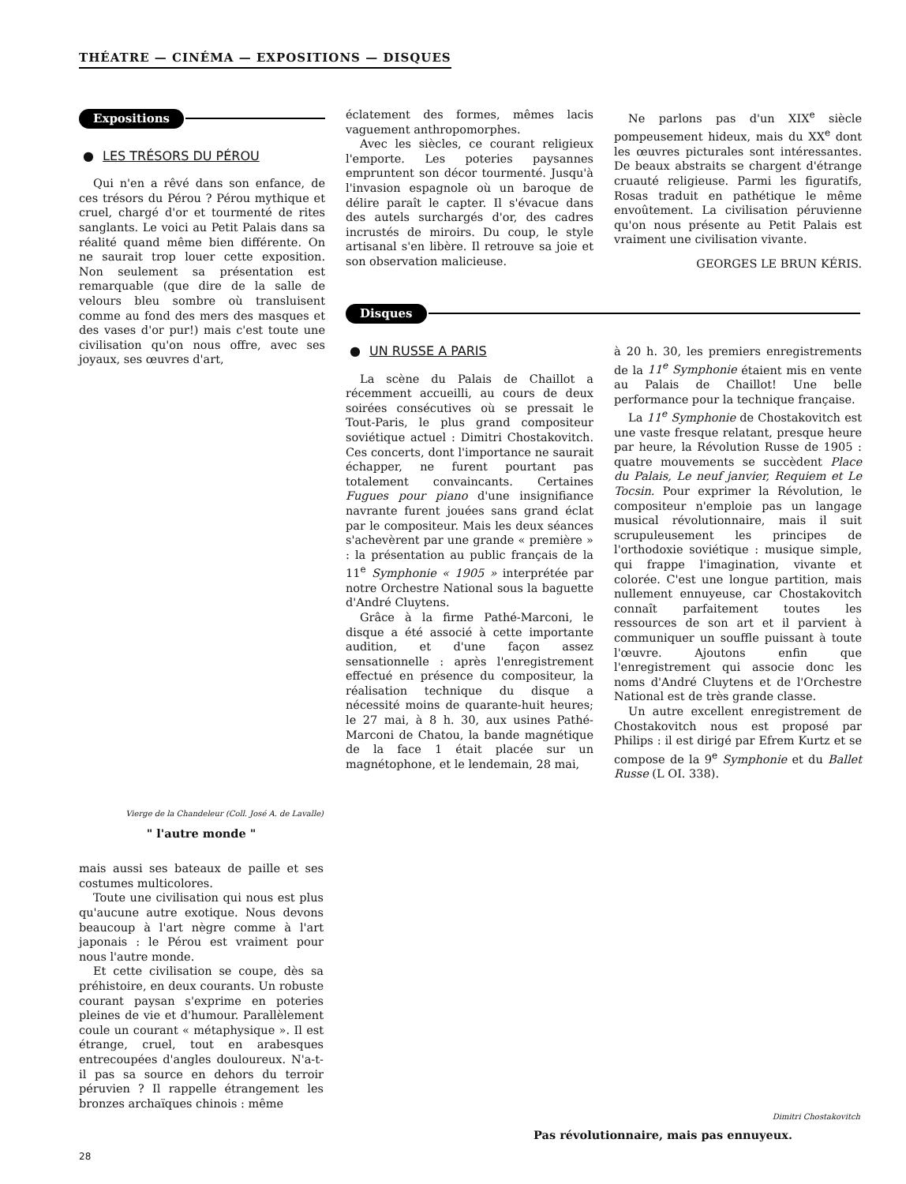THÉATRE — CINÉMA — EXPOSITIONS — DISQUES
Expositions
● LES TRÉSORS DU PÉROU
Qui n'en a rêvé dans son enfance, de ces trésors du Pérou ? Pérou mythique et cruel, chargé d'or et tourmenté de rites sanglants. Le voici au Petit Palais dans sa réalité quand même bien différente. On ne saurait trop louer cette exposition. Non seulement sa présentation est remarquable (que dire de la salle de velours bleu sombre où transluisent comme au fond des mers des masques et des vases d'or pur!) mais c'est toute une civilisation qu'on nous offre, avec ses joyaux, ses œuvres d'art,
Vierge de la Chandeleur (Coll. José A. de Lavalle)
" l'autre monde "
mais aussi ses bateaux de paille et ses costumes multicolores.
Toute une civilisation qui nous est plus qu'aucune autre exotique. Nous devons beaucoup à l'art nègre comme à l'art japonais : le Pérou est vraiment pour nous l'autre monde.
Et cette civilisation se coupe, dès sa préhistoire, en deux courants. Un robuste courant paysan s'exprime en poteries pleines de vie et d'humour. Parallèlement coule un courant « métaphysique ». Il est étrange, cruel, tout en arabesques entrecoupées d'angles douloureux. N'a-t-il pas sa source en dehors du terroir péruvien ? Il rappelle étrangement les bronzes archaïques chinois : même
éclatement des formes, mêmes lacis vaguement anthropomorphes.
Avec les siècles, ce courant religieux l'emporte. Les poteries paysannes empruntent son décor tourmenté. Jusqu'à l'invasion espagnole où un baroque de délire paraît le capter. Il s'évacue dans des autels surchargés d'or, des cadres incrustés de miroirs. Du coup, le style artisanal s'en libère. Il retrouve sa joie et son observation malicieuse.
Ne parlons pas d'un XIX<sup>e</sup> siècle pompeusement hideux, mais du XX<sup>e</sup> dont les œuvres picturales sont intéressantes. De beaux abstraits se chargent d'étrange cruauté religieuse. Parmi les figuratifs, Rosas traduit en pathétique le même envoûtement. La civilisation péruvienne qu'on nous présente au Petit Palais est vraiment une civilisation vivante.
GEORGES LE BRUN KÉRIS.
Disques
● UN RUSSE A PARIS
La scène du Palais de Chaillot a récemment accueilli, au cours de deux soirées consécutives où se pressait le Tout-Paris, le plus grand compositeur soviétique actuel : Dimitri Chostakovitch. Ces concerts, dont l'importance ne saurait échapper, ne furent pourtant pas totalement convaincants. Certaines Fugues pour piano d'une insignifiance navrante furent jouées sans grand éclat par le compositeur. Mais les deux séances s'achevèrent par une grande « première » : la présentation au public français de la 11<sup>e</sup> Symphonie « 1905 » interprétée par notre Orchestre National sous la baguette d'André Cluytens.
Grâce à la firme Pathé-Marconi, le disque a été associé à cette importante audition, et d'une façon assez sensationnelle : après l'enregistrement effectué en présence du compositeur, la réalisation technique du disque a nécessité moins de quarante-huit heures; le 27 mai, à 8 h. 30, aux usines Pathé-Marconi de Chatou, la bande magnétique de la face 1 était placée sur un magnétophone, et le lendemain, 28 mai,
à 20 h. 30, les premiers enregistrements de la 11<sup>e</sup> Symphonie étaient mis en vente au Palais de Chaillot! Une belle performance pour la technique française.
La 11<sup>e</sup> Symphonie de Chostakovitch est une vaste fresque relatant, presque heure par heure, la Révolution Russe de 1905 : quatre mouvements se succèdent Place du Palais, Le neuf janvier, Requiem et Le Tocsin. Pour exprimer la Révolution, le compositeur n'emploie pas un langage musical révolutionnaire, mais il suit scrupuleusement les principes de l'orthodoxie soviétique : musique simple, qui frappe l'imagination, vivante et colorée. C'est une longue partition, mais nullement ennuyeuse, car Chostakovitch connaît parfaitement toutes les ressources de son art et il parvient à communiquer un souffle puissant à toute l'œuvre. Ajoutons enfin que l'enregistrement qui associe donc les noms d'André Cluytens et de l'Orchestre National est de très grande classe.
Un autre excellent enregistrement de Chostakovitch nous est proposé par Philips : il est dirigé par Efrem Kurtz et se compose de la 9<sup>e</sup> Symphonie et du Ballet Russe (L OI. 338).
Dimitri Chostakovitch
Pas révolutionnaire, mais pas ennuyeux.
28